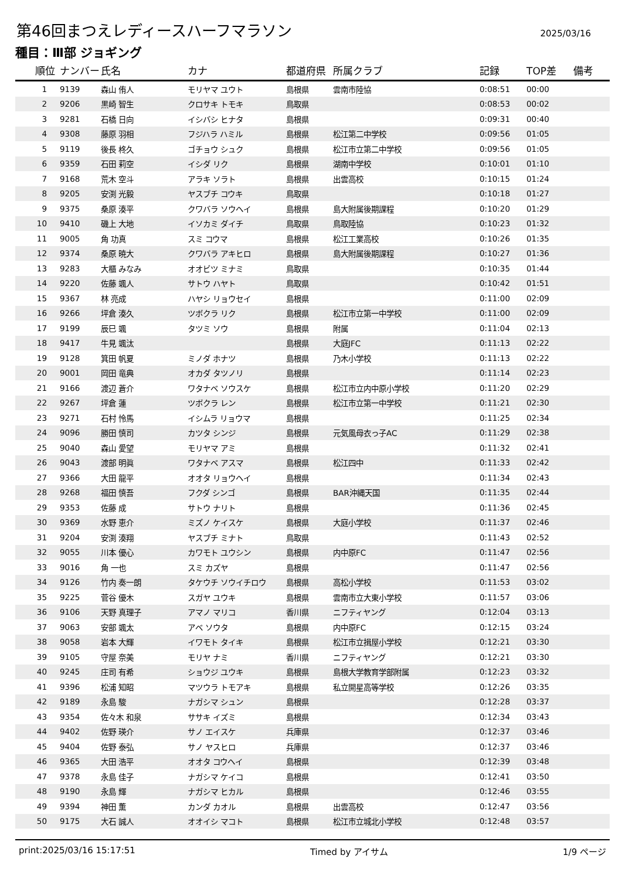第46回まつえレディースハーフマラソン
2025/03/16
種目：Ⅲ部 ジョギング
| 順位 | ナンバー | 氏名 | カナ | 都道府県 | 所属クラブ | 記録 | TOP差 | 備考 |
| --- | --- | --- | --- | --- | --- | --- | --- | --- |
| 1 | 9139 | 森山 侑人 | モリヤマ ユウト | 島根県 | 雲南市陸協 | 0:08:51 | 00:00 | |
| 2 | 9206 | 黒崎 智生 | クロサキ トモキ | 鳥取県 | | 0:08:53 | 00:02 | |
| 3 | 9281 | 石橋 日向 | イシバシ ヒナタ | 島根県 | | 0:09:31 | 00:40 | |
| 4 | 9308 | 藤原 羽相 | フジハラ ハミル | 島根県 | 松江第二中学校 | 0:09:56 | 01:05 | |
| 5 | 9119 | 後長 柊久 | ゴチョウ シュク | 島根県 | 松江市立第二中学校 | 0:09:56 | 01:05 | |
| 6 | 9359 | 石田 莉空 | イシダ リク | 島根県 | 湖南中学校 | 0:10:01 | 01:10 | |
| 7 | 9168 | 荒木 空斗 | アラキ ソラト | 島根県 | 出雲高校 | 0:10:15 | 01:24 | |
| 8 | 9205 | 安渕 光毅 | ヤスブチ コウキ | 鳥取県 | | 0:10:18 | 01:27 | |
| 9 | 9375 | 桑原 湊平 | クワバラ ソウヘイ | 島根県 | 島大附属後期課程 | 0:10:20 | 01:29 | |
| 10 | 9410 | 磯上 大地 | イソカミ ダイチ | 鳥取県 | 鳥取陸協 | 0:10:23 | 01:32 | |
| 11 | 9005 | 角 功真 | スミ コウマ | 島根県 | 松江工業高校 | 0:10:26 | 01:35 | |
| 12 | 9374 | 桑原 暁大 | クワバラ アキヒロ | 島根県 | 島大附属後期課程 | 0:10:27 | 01:36 | |
| 13 | 9283 | 大櫃 みなみ | オオビツ ミナミ | 鳥取県 | | 0:10:35 | 01:44 | |
| 14 | 9220 | 佐藤 颯人 | サトウ ハヤト | 鳥取県 | | 0:10:42 | 01:51 | |
| 15 | 9367 | 林 亮成 | ハヤシ リョウセイ | 島根県 | | 0:11:00 | 02:09 | |
| 16 | 9266 | 坪倉 湊久 | ツボクラ リク | 島根県 | 松江市立第一中学校 | 0:11:00 | 02:09 | |
| 17 | 9199 | 辰巳 颯 | タツミ ソウ | 島根県 | 附属 | 0:11:04 | 02:13 | |
| 18 | 9417 | 牛見 颯汰 | | 島根県 | 大庭JFC | 0:11:13 | 02:22 | |
| 19 | 9128 | 箕田 帆夏 | ミノダ ホナツ | 島根県 | 乃木小学校 | 0:11:13 | 02:22 | |
| 20 | 9001 | 岡田 竜典 | オカダ タツノリ | 島根県 | | 0:11:14 | 02:23 | |
| 21 | 9166 | 渡辺 蒼介 | ワタナベ ソウスケ | 島根県 | 松江市立内中原小学校 | 0:11:20 | 02:29 | |
| 22 | 9267 | 坪倉 蓮 | ツボクラ レン | 島根県 | 松江市立第一中学校 | 0:11:21 | 02:30 | |
| 23 | 9271 | 石村 怜馬 | イシムラ リョウマ | 島根県 | | 0:11:25 | 02:34 | |
| 24 | 9096 | 勝田 慎司 | カツタ シンジ | 島根県 | 元気風母衣っ子AC | 0:11:29 | 02:38 | |
| 25 | 9040 | 森山 愛望 | モリヤマ アミ | 島根県 | | 0:11:32 | 02:41 | |
| 26 | 9043 | 渡部 明眞 | ワタナベ アスマ | 島根県 | 松江四中 | 0:11:33 | 02:42 | |
| 27 | 9366 | 大田 龍平 | オオタ リョウヘイ | 島根県 | | 0:11:34 | 02:43 | |
| 28 | 9268 | 福田 慎吾 | フクダ シンゴ | 島根県 | BAR沖縄天国 | 0:11:35 | 02:44 | |
| 29 | 9353 | 佐藤 成 | サトウ ナリト | 島根県 | | 0:11:36 | 02:45 | |
| 30 | 9369 | 水野 恵介 | ミズノ ケイスケ | 島根県 | 大庭小学校 | 0:11:37 | 02:46 | |
| 31 | 9204 | 安渕 湊翔 | ヤスブチ ミナト | 鳥取県 | | 0:11:43 | 02:52 | |
| 32 | 9055 | 川本 優心 | カワモト ユウシン | 島根県 | 内中原FC | 0:11:47 | 02:56 | |
| 33 | 9016 | 角 一也 | スミ カズヤ | 島根県 | | 0:11:47 | 02:56 | |
| 34 | 9126 | 竹内 奏一朗 | タケウチ ソウイチロウ | 島根県 | 高松小学校 | 0:11:53 | 03:02 | |
| 35 | 9225 | 菅谷 優木 | スガヤ ユウキ | 島根県 | 雲南市立大東小学校 | 0:11:57 | 03:06 | |
| 36 | 9106 | 天野 真理子 | アマノ マリコ | 香川県 | ニフティヤング | 0:12:04 | 03:13 | |
| 37 | 9063 | 安部 颯太 | アベ ソウタ | 島根県 | 内中原FC | 0:12:15 | 03:24 | |
| 38 | 9058 | 岩本 大輝 | イワモト タイキ | 島根県 | 松江市立揖屋小学校 | 0:12:21 | 03:30 | |
| 39 | 9105 | 守屋 奈美 | モリヤ ナミ | 香川県 | ニフティヤング | 0:12:21 | 03:30 | |
| 40 | 9245 | 庄司 有希 | ショウジ ユウキ | 島根県 | 島根大学教育学部附属 | 0:12:23 | 03:32 | |
| 41 | 9396 | 松浦 知昭 | マツウラ トモアキ | 島根県 | 私立開星高等学校 | 0:12:26 | 03:35 | |
| 42 | 9189 | 永島 駿 | ナガシマ シュン | 島根県 | | 0:12:28 | 03:37 | |
| 43 | 9354 | 佐々木 和泉 | ササキ イズミ | 島根県 | | 0:12:34 | 03:43 | |
| 44 | 9402 | 佐野 瑛介 | サノ エイスケ | 兵庫県 | | 0:12:37 | 03:46 | |
| 45 | 9404 | 佐野 泰弘 | サノ ヤスヒロ | 兵庫県 | | 0:12:37 | 03:46 | |
| 46 | 9365 | 大田 浩平 | オオタ コウヘイ | 島根県 | | 0:12:39 | 03:48 | |
| 47 | 9378 | 永島 佳子 | ナガシマ ケイコ | 島根県 | | 0:12:41 | 03:50 | |
| 48 | 9190 | 永島 輝 | ナガシマ ヒカル | 島根県 | | 0:12:46 | 03:55 | |
| 49 | 9394 | 神田 薫 | カンダ カオル | 島根県 | 出雲高校 | 0:12:47 | 03:56 | |
| 50 | 9175 | 大石 誠人 | オオイシ マコト | 島根県 | 松江市立城北小学校 | 0:12:48 | 03:57 | |
print:2025/03/16 15:17:51 Timed by アイサム 1/9 ページ